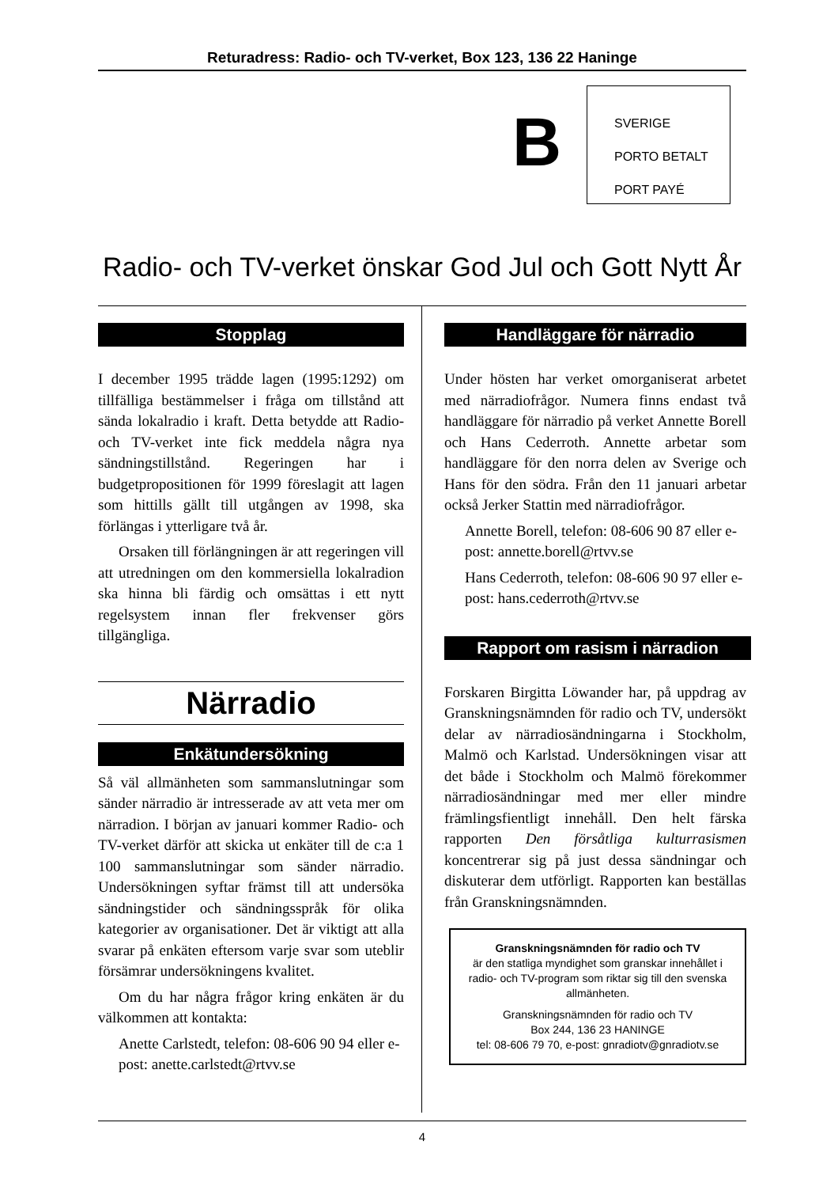Returadress: Radio- och TV-verket, Box 123, 136 22 Haninge
B
SVERIGE
PORTO BETALT
PORT PAYÉ
Radio- och TV-verket önskar God Jul och Gott Nytt År
Stopplag
I december 1995 trädde lagen (1995:1292) om tillfälliga bestämmelser i fråga om tillstånd att sända lokalradio i kraft. Detta betydde att Radio- och TV-verket inte fick meddela några nya sändningstillstånd. Regeringen har i budgetpropositionen för 1999 föreslagit att lagen som hittills gällt till utgången av 1998, ska förlängas i ytterligare två år.
Orsaken till förlängningen är att regeringen vill att utredningen om den kommersiella lokalradion ska hinna bli färdig och omsättas i ett nytt regelsystem innan fler frekvenser görs tillgängliga.
Närradio
Enkätundersökning
Så väl allmänheten som sammanslutningar som sänder närradio är intresserade av att veta mer om närradion. I början av januari kommer Radio- och TV-verket därför att skicka ut enkäter till de c:a 1 100 sammanslutningar som sänder närradio. Undersökningen syftar främst till att undersöka sändningstider och sändningsspråk för olika kategorier av organisationer. Det är viktigt att alla svarar på enkäten eftersom varje svar som uteblir försämrar undersökningens kvalitet.
Om du har några frågor kring enkäten är du välkommen att kontakta:
Anette Carlstedt, telefon: 08-606 90 94 eller e-post: anette.carlstedt@rtvv.se
Handläggare för närradio
Under hösten har verket omorganiserat arbetet med närradiofrågor. Numera finns endast två handläggare för närradio på verket Annette Borell och Hans Cederroth. Annette arbetar som handläggare för den norra delen av Sverige och Hans för den södra. Från den 11 januari arbetar också Jerker Stattin med närradiofrågor.
Annette Borell, telefon: 08-606 90 87 eller e-post: annette.borell@rtvv.se
Hans Cederroth, telefon: 08-606 90 97 eller e-post: hans.cederroth@rtvv.se
Rapport om rasism i närradion
Forskaren Birgitta Löwander har, på uppdrag av Granskningsnämnden för radio och TV, undersökt delar av närradiosändningarna i Stockholm, Malmö och Karlstad. Undersökningen visar att det både i Stockholm och Malmö förekommer närradiosändningar med mer eller mindre främlingsfientligt innehåll. Den helt färska rapporten Den försåtliga kulturrasismen koncentrerar sig på just dessa sändningar och diskuterar dem utförligt. Rapporten kan beställas från Granskningsnämnden.
Granskningsnämnden för radio och TV
är den statliga myndighet som granskar innehållet i radio- och TV-program som riktar sig till den svenska allmänheten.
Granskningsnämnden för radio och TV
Box 244, 136 23 HANINGE
tel: 08-606 79 70, e-post: gnradiotv@gnradiotv.se
4